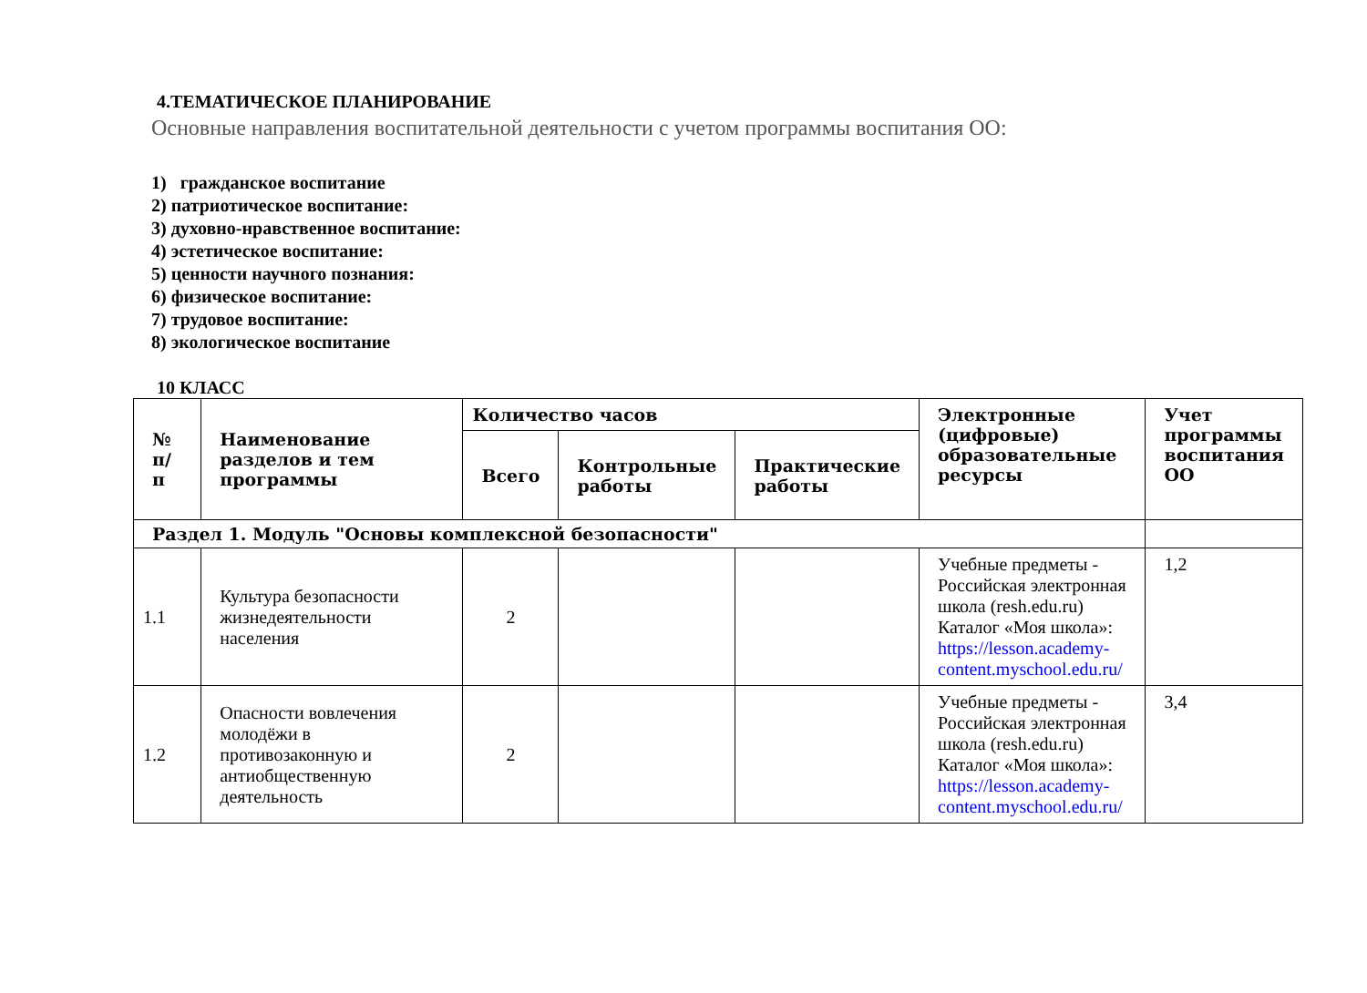4.ТЕМАТИЧЕСКОЕ ПЛАНИРОВАНИЕ
Основные направления воспитательной деятельности с учетом программы воспитания ОО:
1) гражданское воспитание
2) патриотическое воспитание:
3) духовно-нравственное воспитание:
4) эстетическое воспитание:
5) ценности научного познания:
6) физическое воспитание:
7) трудовое воспитание:
8) экологическое воспитание
10 КЛАСС
| № п/п | Наименование разделов и тем программы | Количество часов | | | Электронные (цифровые) образовательные ресурсы | Учет программы воспитания ОО |
| --- | --- | --- | --- | --- | --- | --- |
| | | Всего | Контрольные работы | Практические работы | | |
| Раздел 1. Модуль "Основы комплексной безопасности" | | | | | | |
| 1.1 | Культура безопасности жизнедеятельности населения | 2 | | | Учебные предметы - Российская электронная школа (resh.edu.ru) Каталог «Моя школа»: https://lesson.academy-content.myschool.edu.ru/ | 1,2 |
| 1.2 | Опасности вовлечения молодёжи в противозаконную и антиобщественную деятельность | 2 | | | Учебные предметы - Российская электронная школа (resh.edu.ru) Каталог «Моя школа»: https://lesson.academy-content.myschool.edu.ru/ | 3,4 |